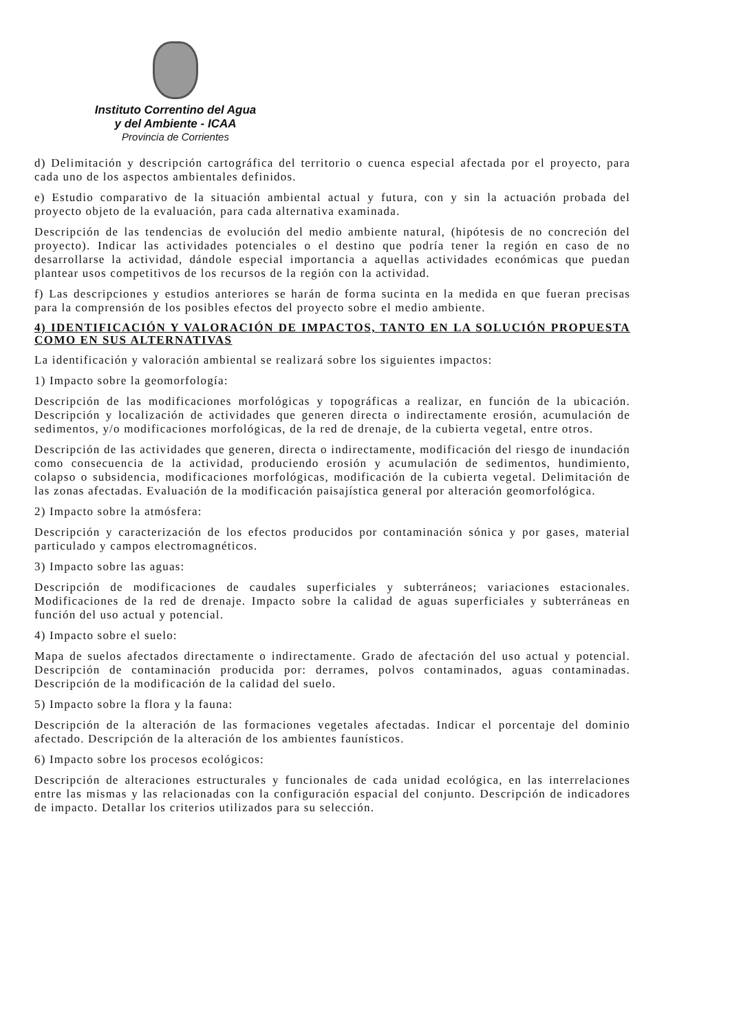Instituto Correntino del Agua
y del Ambiente - ICAA
Provincia de Corrientes
d) Delimitación y descripción cartográfica del territorio o cuenca especial afectada por el proyecto, para cada uno de los aspectos ambientales definidos.
e) Estudio comparativo de la situación ambiental actual y futura, con y sin la actuación probada del proyecto objeto de la evaluación, para cada alternativa examinada.
Descripción de las tendencias de evolución del medio ambiente natural, (hipótesis de no concreción del proyecto). Indicar las actividades potenciales o el destino que podría tener la región en caso de no desarrollarse la actividad, dándole especial importancia a aquellas actividades económicas que puedan plantear usos competitivos de los recursos de la región con la actividad.
f) Las descripciones y estudios anteriores se harán de forma sucinta en la medida en que fueran precisas para la comprensión de los posibles efectos del proyecto sobre el medio ambiente.
4) IDENTIFICACIÓN Y VALORACIÓN DE IMPACTOS, TANTO EN LA SOLUCIÓN PROPUESTA COMO EN SUS ALTERNATIVAS
La identificación y valoración ambiental se realizará sobre los siguientes impactos:
1) Impacto sobre la geomorfología:
Descripción de las modificaciones morfológicas y topográficas a realizar, en función de la ubicación. Descripción y localización de actividades que generen directa o indirectamente erosión, acumulación de sedimentos, y/o modificaciones morfológicas, de la red de drenaje, de la cubierta vegetal, entre otros.
Descripción de las actividades que generen, directa o indirectamente, modificación del riesgo de inundación como consecuencia de la actividad, produciendo erosión y acumulación de sedimentos, hundimiento, colapso o subsidencia, modificaciones morfológicas, modificación de la cubierta vegetal. Delimitación de las zonas afectadas. Evaluación de la modificación paisajística general por alteración geomorfológica.
2) Impacto sobre la atmósfera:
Descripción y caracterización de los efectos producidos por contaminación sónica y por gases, material particulado y campos electromagnéticos.
3) Impacto sobre las aguas:
Descripción de modificaciones de caudales superficiales y subterráneos; variaciones estacionales. Modificaciones de la red de drenaje. Impacto sobre la calidad de aguas superficiales y subterráneas en función del uso actual y potencial.
4) Impacto sobre el suelo:
Mapa de suelos afectados directamente o indirectamente. Grado de afectación del uso actual y potencial. Descripción de contaminación producida por: derrames, polvos contaminados, aguas contaminadas. Descripción de la modificación de la calidad del suelo.
5) Impacto sobre la flora y la fauna:
Descripción de la alteración de las formaciones vegetales afectadas. Indicar el porcentaje del dominio afectado. Descripción de la alteración de los ambientes faunísticos.
6) Impacto sobre los procesos ecológicos:
Descripción de alteraciones estructurales y funcionales de cada unidad ecológica, en las interrelaciones entre las mismas y las relacionadas con la configuración espacial del conjunto. Descripción de indicadores de impacto. Detallar los criterios utilizados para su selección.